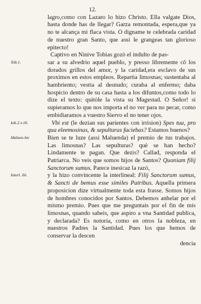12.
lagro,como con Lazaro lo hizo Christo. Ella valgate Dios, hasta donde has de llegar? Garza remontada, espera,que ya no te alcança mi flaca vista. O digname te celebrada caridad de nuestro gran Santo, que assi le grangeas tan glorioso epitecto!
Captivo en Ninive Tobias gozò el indulto de pas-
Tob.1.
sar a su alvedrio aquel pueblo, y presso libremente cõ los dorados grillos del amor, y la caridad,era esclavo de sus proximos en estos empleos. Repartia limosnas; sustentaba al hambriento; vestia al desnudo; curaba al enfermo; daba hospicio dentro de su casa hasta a los difuntos,como todo lo dize el texto: quitòle la vista su Magestad. O Señor! si supieramos lo que nos importa el no ver para no pecar, como embidiaramos a vuestro Siervo el no tener ojos.
Iob.2.v.16.
Vbi est (le dezian sus parientes con irrision) Spes tua, pro qua eleemosinas, & sepulturas faciebas? Estamos buenos?
Maluen.hic
Bien se te luze (assi Maluenda) el premio de tus trabajos. Las limosnas? Las sepulturas? què se han hecho? Lindamente te pagan. Que dezis? Callad, responda el Patriarca. No veis que somos hijos de Santos? Quoniam filij Sanctorum sumus. Parece inesicaz la razó,
Interl. ibi.
y la hizo convincente la interlineal: Filij Sanctorum sumus, & Sancti de bemus esse similes Patribus. Aquella primera proposicion dize virtualmente toda esta frasse. Somos hijos de hombres conocidos por Santos. Debemos anhelar por el mismo premio. Pues que me preguntais por el fin de mis limosnas, quando sabeis, que aspiro a vna Santidad publica, y declarada? Es notoria, como en otros la nobleza, en nuestros Padres la Santidad. Pues los que hemos de conservar la descen
dencia